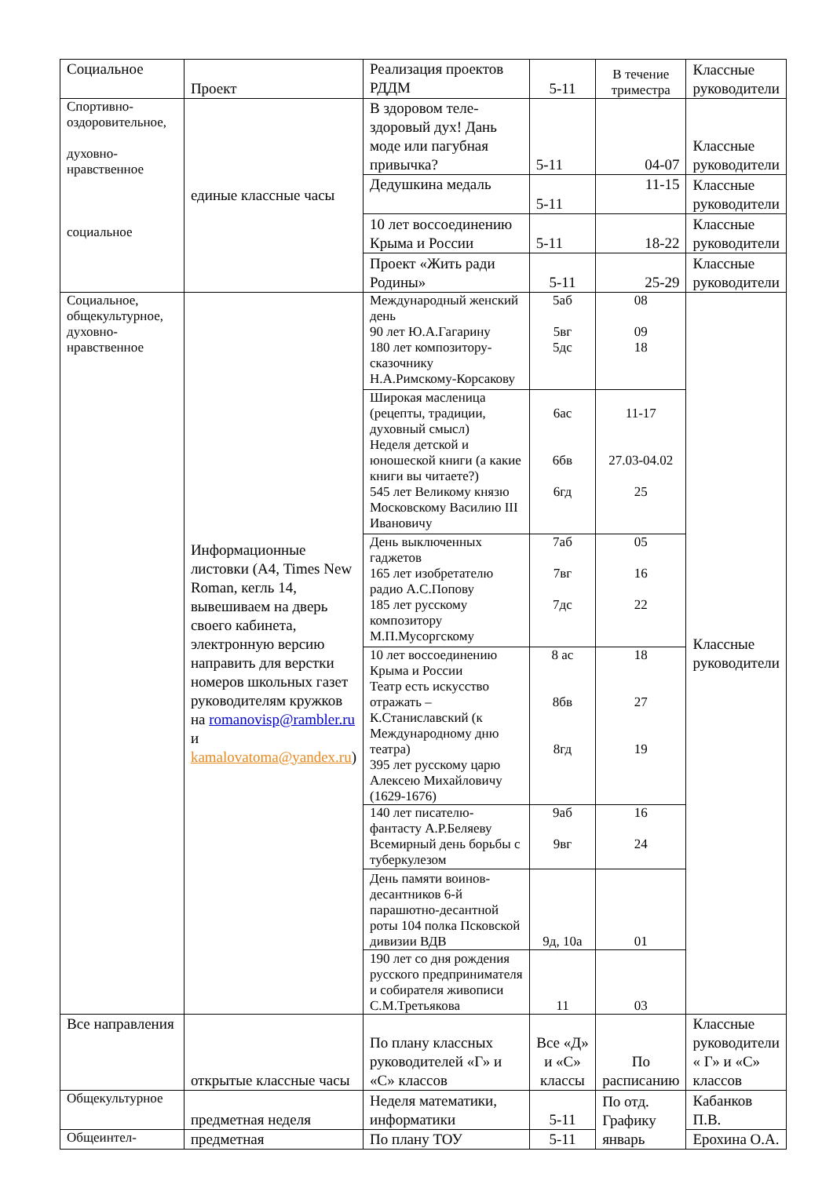| Социальное | Проект | Реализация проектов РДДМ | 5-11 | В течение триместра | Классные руководители |
| Спортивно-оздоровительное, духовно-нравственное социальное | единые классные часы | В здоровом теле-здоровый дух! Дань моде или пагубная привычка? | 5-11 | 04-07 | Классные руководители |
| | | Дедушкина медаль | 5-11 | 11-15 | Классные руководители |
| | | 10 лет воссоединению Крыма и России | 5-11 | 18-22 | Классные руководители |
| | | Проект «Жить ради Родины» | 5-11 | 25-29 | Классные руководители |
| Социальное, общекультурное, духовно-нравственное | Информационные листовки (А4, Times New Roman, кегль 14, вывешиваем на дверь своего кабинета, электронную версию направить для верстки номеров школьных газет руководителям кружков на romanovisp@rambler.ru и kamalovatoma@yandex.ru ) | Международный женский день 90 лет Ю.А.Гагарину 180 лет композитору-сказочнику Н.А.Римскому-Корсакову | 5аб 5вг 5дс | 08 09 18 | Классные руководители |
| | | Широкая масленица (рецепты, традиции, духовный смысл) Неделя детской и юношеской книги (а какие книги вы читаете?) 545 лет Великому князю Московскому Василию III Ивановичу | 6ас 6бв 6гд | 11-17 27.03-04.02 25 | |
| | | День выключенных гаджетов 165 лет изобретателю радио А.С.Попову 185 лет русскому композитору М.П.Мусоргскому | 7аб 7вг 7дс | 05 16 22 | |
| | | 10 лет воссоединению Крыма и России Театр есть искусство отражать – К.Станиславский (к Международному дню театра) 395 лет русскому царю Алексею Михайловичу (1629-1676) | 8 ас 8бв 8гд | 18 27 19 | |
| | | 140 лет писателю-фантасту А.Р.Беляеву Всемирный день борьбы с туберкулезом | 9аб 9вг | 16 24 | |
| | | День памяти воинов-десантников 6-й парашютно-десантной роты 104 полка Псковской дивизии ВДВ | 9д, 10а | 01 | |
| | | 190 лет со дня рождения русского предпринимателя и собирателя живописи С.М.Третьякова | 11 | 03 | |
| Все направления | открытые классные часы | По плану классных руководителей «Г» и «С» классов | Все «Д» и «С» классы | По расписанию | Классные руководители « Г» и «С» классов |
| Общекультурное | предметная неделя | Неделя математики, информатики | 5-11 | По отд. Графику январь | Кабанков П.В. |
| Общеинтел- | предметная | По плану ТОУ | 5-11 | | Ерохина О.А. |